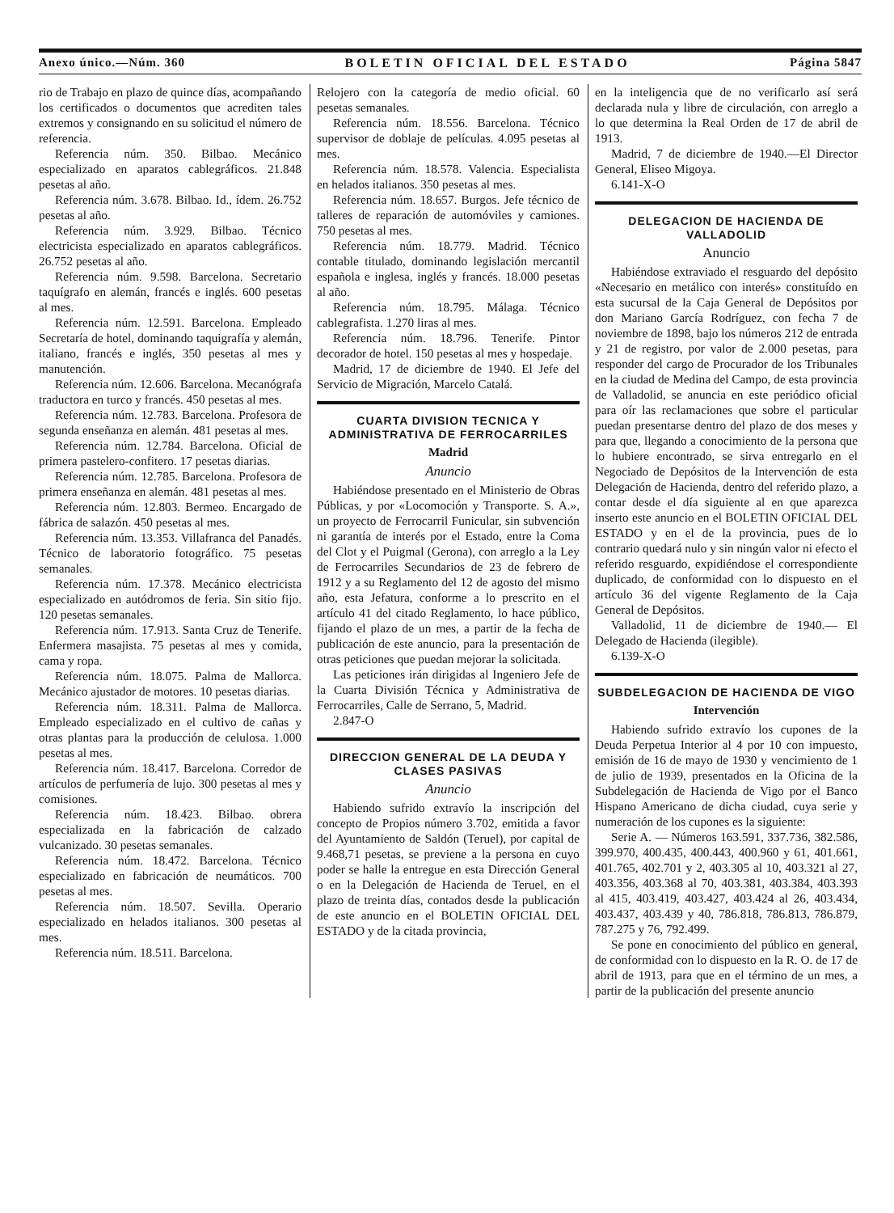Anexo único.—Núm. 360 BOLETIN OFICIAL DEL ESTADO Página 5847
rio de Trabajo en plazo de quince días, acompañando los certificados o documentos que acrediten tales extremos y consignando en su solicitud el número de referencia.
Referencia núm. 350. Bilbao. Mecánico especializado en aparatos cablegráficos. 21.848 pesetas al año.
Referencia núm. 3.678. Bilbao. Id., ídem. 26.752 pesetas al año.
Referencia núm. 3.929. Bilbao. Técnico electricista especializado en aparatos cablegráficos. 26.752 pesetas al año.
Referencia núm. 9.598. Barcelona. Secretario taquígrafo en alemán, francés e inglés. 600 pesetas al mes.
Referencia núm. 12.591. Barcelona. Empleado Secretaría de hotel, dominando taquigrafía y alemán, italiano, francés e inglés, 350 pesetas al mes y manutención.
Referencia núm. 12.606. Barcelona. Mecanógrafa traductora en turco y francés. 450 pesetas al mes.
Referencia núm. 12.783. Barcelona. Profesora de segunda enseñanza en alemán. 481 pesetas al mes.
Referencia núm. 12.784. Barcelona. Oficial de primera pastelero-confitero. 17 pesetas diarias.
Referencia núm. 12.785. Barcelona. Profesora de primera enseñanza en alemán. 481 pesetas al mes.
Referencia núm. 12.803. Bermeo. Encargado de fábrica de salazón. 450 pesetas al mes.
Referencia núm. 13.353. Villafranca del Panadés. Técnico de laboratorio fotográfico. 75 pesetas semanales.
Referencia núm. 17.378. Mecánico electricista especializado en autódromos de feria. Sin sitio fijo. 120 pesetas semanales.
Referencia núm. 17.913. Santa Cruz de Tenerife. Enfermera masajista. 75 pesetas al mes y comida, cama y ropa.
Referencia núm. 18.075. Palma de Mallorca. Mecánico ajustador de motores. 10 pesetas diarias.
Referencia núm. 18.311. Palma de Mallorca. Empleado especializado en el cultivo de cañas y otras plantas para la producción de celulosa. 1.000 pesetas al mes.
Referencia núm. 18.417. Barcelona. Corredor de artículos de perfumería de lujo. 300 pesetas al mes y comisiones.
Referencia núm. 18.423. Bilbao. obrera especializada en la fabricación de calzado vulcanizado. 30 pesetas semanales.
Referencia núm. 18.472. Barcelona. Técnico especializado en fabricación de neumáticos. 700 pesetas al mes.
Referencia núm. 18.507. Sevilla. Operario especializado en helados italianos. 300 pesetas al mes.
Referencia núm. 18.511. Barcelona.
Relojero con la categoría de medio oficial. 60 pesetas semanales.
Referencia núm. 18.556. Barcelona. Técnico supervisor de doblaje de películas. 4.095 pesetas al mes.
Referencia núm. 18.578. Valencia. Especialista en helados italianos. 350 pesetas al mes.
Referencia núm. 18.657. Burgos. Jefe técnico de talleres de reparación de automóviles y camiones. 750 pesetas al mes.
Referencia núm. 18.779. Madrid. Técnico contable titulado, dominando legislación mercantil española e inglesa, inglés y francés. 18.000 pesetas al año.
Referencia núm. 18.795. Málaga. Técnico cablegrafista. 1.270 liras al mes.
Referencia núm. 18.796. Tenerife. Pintor decorador de hotel. 150 pesetas al mes y hospedaje.
Madrid, 17 de diciembre de 1940. El Jefe del Servicio de Migración, Marcelo Catalá.
CUARTA DIVISION TECNICA Y ADMINISTRATIVA DE FERROCARRILES
Madrid
Anuncio
Habiéndose presentado en el Ministerio de Obras Públicas, y por «Locomoción y Transporte. S. A.», un proyecto de Ferrocarril Funicular, sin subvención ni garantía de interés por el Estado, entre la Coma del Clot y el Puigmal (Gerona), con arreglo a la Ley de Ferrocarriles Secundarios de 23 de febrero de 1912 y a su Reglamento del 12 de agosto del mismo año, esta Jefatura, conforme a lo prescrito en el artículo 41 del citado Reglamento, lo hace público, fijando el plazo de un mes, a partir de la fecha de publicación de este anuncio, para la presentación de otras peticiones que puedan mejorar la solicitada.
Las peticiones irán dirigidas al Ingeniero Jefe de la Cuarta División Técnica y Administrativa de Ferrocarriles, Calle de Serrano, 5, Madrid.
2.847-O
DIRECCION GENERAL DE LA DEUDA Y CLASES PASIVAS
Anuncio
Habiendo sufrido extravío la inscripción del concepto de Propios número 3.702, emitida a favor del Ayuntamiento de Saldón (Teruel), por capital de 9.468,71 pesetas, se previene a la persona en cuyo poder se halle la entregue en esta Dirección General o en la Delegación de Hacienda de Teruel, en el plazo de treinta días, contados desde la publicación de este anuncio en el BOLETIN OFICIAL DEL ESTADO y de la citada provincia,
en la inteligencia que de no verificarlo así será declarada nula y libre de circulación, con arreglo a lo que determina la Real Orden de 17 de abril de 1913.
Madrid, 7 de diciembre de 1940.—El Director General, Eliseo Migoya.
6.141-X-O
DELEGACION DE HACIENDA DE VALLADOLID
Anuncio
Habiéndose extraviado el resguardo del depósito «Necesario en metálico con interés» constituído en esta sucursal de la Caja General de Depósitos por don Mariano García Rodríguez, con fecha 7 de noviembre de 1898, bajo los números 212 de entrada y 21 de registro, por valor de 2.000 pesetas, para responder del cargo de Procurador de los Tribunales en la ciudad de Medina del Campo, de esta provincia de Valladolid, se anuncia en este periódico oficial para oír las reclamaciones que sobre el particular puedan presentarse dentro del plazo de dos meses y para que, llegando a conocimiento de la persona que lo hubiere encontrado, se sirva entregarlo en el Negociado de Depósitos de la Intervención de esta Delegación de Hacienda, dentro del referido plazo, a contar desde el día siguiente al en que aparezca inserto este anuncio en el BOLETIN OFICIAL DEL ESTADO y en el de la provincia, pues de lo contrario quedará nulo y sin ningún valor ni efecto el referido resguardo, expidiéndose el correspondiente duplicado, de conformidad con lo dispuesto en el artículo 36 del vigente Reglamento de la Caja General de Depósitos.
Valladolid, 11 de diciembre de 1940.— El Delegado de Hacienda (ilegible).
6.139-X-O
SUBDELEGACION DE HACIENDA DE VIGO
Intervención
Habiendo sufrido extravío los cupones de la Deuda Perpetua Interior al 4 por 10 con impuesto, emisión de 16 de mayo de 1930 y vencimiento de 1 de julio de 1939, presentados en la Oficina de la Subdelegación de Hacienda de Vigo por el Banco Hispano Americano de dicha ciudad, cuya serie y numeración de los cupones es la siguiente:
Serie A. — Números 163.591, 337.736, 382.586, 399.970, 400.435, 400.443, 400.960 y 61, 401.661, 401.765, 402.701 y 2, 403.305 al 10, 403.321 al 27, 403.356, 403.368 al 70, 403.381, 403.384, 403.393 al 415, 403.419, 403.427, 403.424 al 26, 403.434, 403.437, 403.439 y 40, 786.818, 786.813, 786.879, 787.275 y 76, 792.499.
Se pone en conocimiento del público en general, de conformidad con lo dispuesto en la R. O. de 17 de abril de 1913, para que en el término de un mes, a partir de la publicación del presente anuncio